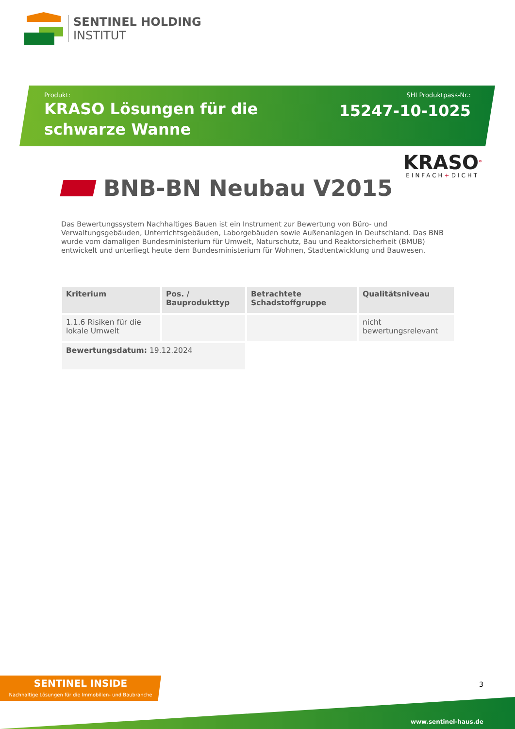SENTINEL HOLDING
INSTITUT
Produkt:
KRASO Lösungen für die schwarze Wanne
SHI Produktpass-Nr.:
15247-10-1025
KRASO<sup>®</sup>
EINFACH+DICHT
BNB-BN Neubau V2015
Das Bewertungssystem Nachhaltiges Bauen ist ein Instrument zur Bewertung von Büro- und Verwaltungsgebäuden, Unterrichtsgebäuden, Laborgebäuden sowie Außenanlagen in Deutschland. Das BNB wurde vom damaligen Bundesministerium für Umwelt, Naturschutz, Bau und Reaktorsicherheit (BMUB) entwickelt und unterliegt heute dem Bundesministerium für Wohnen, Stadtentwicklung und Bauwesen.
| Kriterium | Pos. / Bauprodukttyp | Betrachtete Schadstoffgruppe | Qualitätsniveau |
| --- | --- | --- | --- |
| 1.1.6 Risiken für die lokale Umwelt | | | nicht bewertungsrelevant |
| Bewertungsdatum: 19.12.2024 | | | |
SENTINEL INSIDE
Nachhaltige Lösungen für die Immobilien- und Baubranche
3
www.sentinel-haus.de